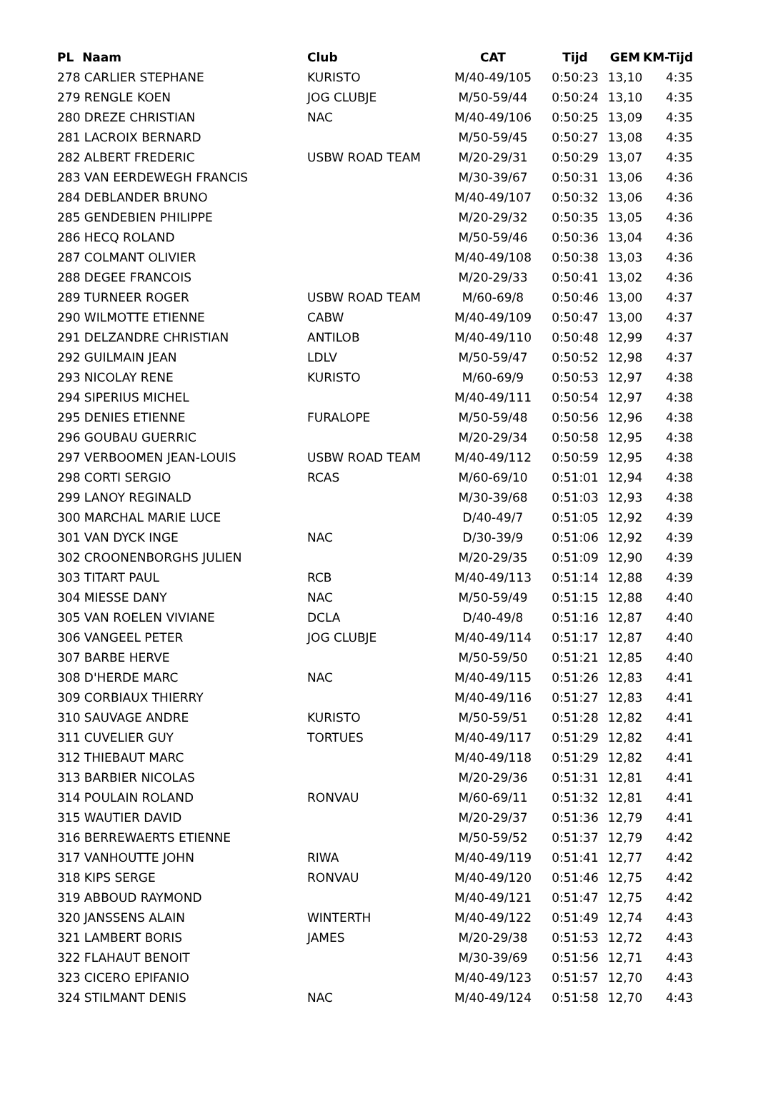| PL Naam | Club | CAT | Tijd | GEM | KM-Tijd |
| --- | --- | --- | --- | --- | --- |
| 278 CARLIER STEPHANE | KURISTO | M/40-49/105 | 0:50:23 | 13,10 | 4:35 |
| 279 RENGLE KOEN | JOG CLUBJE | M/50-59/44 | 0:50:24 | 13,10 | 4:35 |
| 280 DREZE CHRISTIAN | NAC | M/40-49/106 | 0:50:25 | 13,09 | 4:35 |
| 281 LACROIX BERNARD | | M/50-59/45 | 0:50:27 | 13,08 | 4:35 |
| 282 ALBERT FREDERIC | USBW ROAD TEAM | M/20-29/31 | 0:50:29 | 13,07 | 4:35 |
| 283 VAN EERDEWEGH FRANCIS | | M/30-39/67 | 0:50:31 | 13,06 | 4:36 |
| 284 DEBLANDER BRUNO | | M/40-49/107 | 0:50:32 | 13,06 | 4:36 |
| 285 GENDEBIEN PHILIPPE | | M/20-29/32 | 0:50:35 | 13,05 | 4:36 |
| 286 HECQ ROLAND | | M/50-59/46 | 0:50:36 | 13,04 | 4:36 |
| 287 COLMANT OLIVIER | | M/40-49/108 | 0:50:38 | 13,03 | 4:36 |
| 288 DEGEE FRANCOIS | | M/20-29/33 | 0:50:41 | 13,02 | 4:36 |
| 289 TURNEER ROGER | USBW ROAD TEAM | M/60-69/8 | 0:50:46 | 13,00 | 4:37 |
| 290 WILMOTTE ETIENNE | CABW | M/40-49/109 | 0:50:47 | 13,00 | 4:37 |
| 291 DELZANDRE CHRISTIAN | ANTILOB | M/40-49/110 | 0:50:48 | 12,99 | 4:37 |
| 292 GUILMAIN JEAN | LDLV | M/50-59/47 | 0:50:52 | 12,98 | 4:37 |
| 293 NICOLAY RENE | KURISTO | M/60-69/9 | 0:50:53 | 12,97 | 4:38 |
| 294 SIPERIUS MICHEL | | M/40-49/111 | 0:50:54 | 12,97 | 4:38 |
| 295 DENIES ETIENNE | FURALOPE | M/50-59/48 | 0:50:56 | 12,96 | 4:38 |
| 296 GOUBAU GUERRIC | | M/20-29/34 | 0:50:58 | 12,95 | 4:38 |
| 297 VERBOOMEN JEAN-LOUIS | USBW ROAD TEAM | M/40-49/112 | 0:50:59 | 12,95 | 4:38 |
| 298 CORTI SERGIO | RCAS | M/60-69/10 | 0:51:01 | 12,94 | 4:38 |
| 299 LANOY REGINALD | | M/30-39/68 | 0:51:03 | 12,93 | 4:38 |
| 300 MARCHAL MARIE LUCE | | D/40-49/7 | 0:51:05 | 12,92 | 4:39 |
| 301 VAN DYCK INGE | NAC | D/30-39/9 | 0:51:06 | 12,92 | 4:39 |
| 302 CROONENBORGHS JULIEN | | M/20-29/35 | 0:51:09 | 12,90 | 4:39 |
| 303 TITART PAUL | RCB | M/40-49/113 | 0:51:14 | 12,88 | 4:39 |
| 304 MIESSE DANY | NAC | M/50-59/49 | 0:51:15 | 12,88 | 4:40 |
| 305 VAN ROELEN VIVIANE | DCLA | D/40-49/8 | 0:51:16 | 12,87 | 4:40 |
| 306 VANGEEL PETER | JOG CLUBJE | M/40-49/114 | 0:51:17 | 12,87 | 4:40 |
| 307 BARBE HERVE | | M/50-59/50 | 0:51:21 | 12,85 | 4:40 |
| 308 D'HERDE MARC | NAC | M/40-49/115 | 0:51:26 | 12,83 | 4:41 |
| 309 CORBIAUX THIERRY | | M/40-49/116 | 0:51:27 | 12,83 | 4:41 |
| 310 SAUVAGE ANDRE | KURISTO | M/50-59/51 | 0:51:28 | 12,82 | 4:41 |
| 311 CUVELIER GUY | TORTUES | M/40-49/117 | 0:51:29 | 12,82 | 4:41 |
| 312 THIEBAUT MARC | | M/40-49/118 | 0:51:29 | 12,82 | 4:41 |
| 313 BARBIER NICOLAS | | M/20-29/36 | 0:51:31 | 12,81 | 4:41 |
| 314 POULAIN ROLAND | RONVAU | M/60-69/11 | 0:51:32 | 12,81 | 4:41 |
| 315 WAUTIER DAVID | | M/20-29/37 | 0:51:36 | 12,79 | 4:41 |
| 316 BERREWAERTS ETIENNE | | M/50-59/52 | 0:51:37 | 12,79 | 4:42 |
| 317 VANHOUTTE JOHN | RIWA | M/40-49/119 | 0:51:41 | 12,77 | 4:42 |
| 318 KIPS SERGE | RONVAU | M/40-49/120 | 0:51:46 | 12,75 | 4:42 |
| 319 ABBOUD RAYMOND | | M/40-49/121 | 0:51:47 | 12,75 | 4:42 |
| 320 JANSSENS ALAIN | WINTERTH | M/40-49/122 | 0:51:49 | 12,74 | 4:43 |
| 321 LAMBERT BORIS | JAMES | M/20-29/38 | 0:51:53 | 12,72 | 4:43 |
| 322 FLAHAUT BENOIT | | M/30-39/69 | 0:51:56 | 12,71 | 4:43 |
| 323 CICERO EPIFANIO | | M/40-49/123 | 0:51:57 | 12,70 | 4:43 |
| 324 STILMANT DENIS | NAC | M/40-49/124 | 0:51:58 | 12,70 | 4:43 |